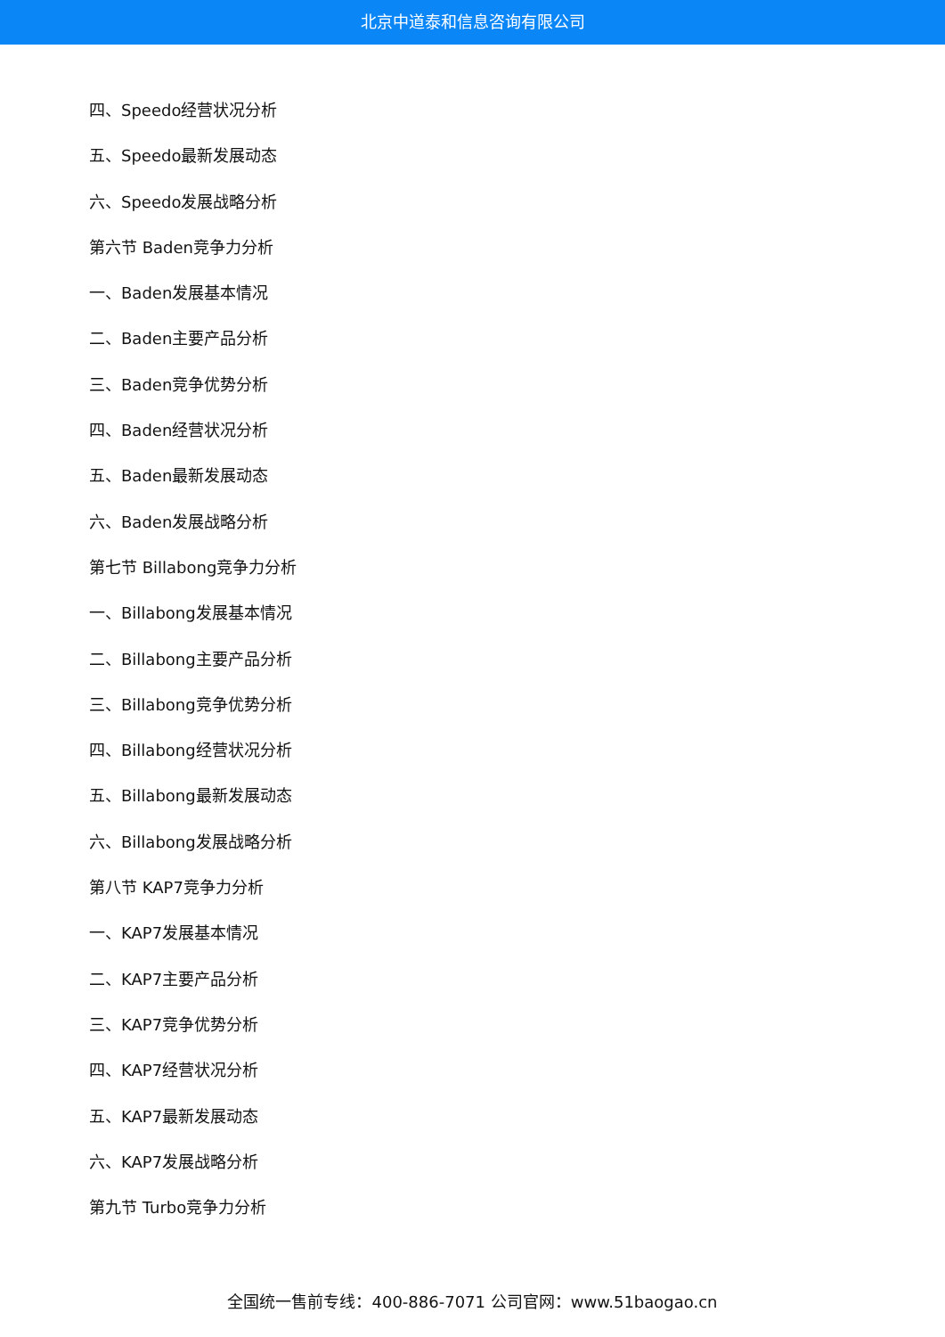北京中道泰和信息咨询有限公司
四、Speedo经营状况分析
五、Speedo最新发展动态
六、Speedo发展战略分析
第六节 Baden竞争力分析
一、Baden发展基本情况
二、Baden主要产品分析
三、Baden竞争优势分析
四、Baden经营状况分析
五、Baden最新发展动态
六、Baden发展战略分析
第七节 Billabong竞争力分析
一、Billabong发展基本情况
二、Billabong主要产品分析
三、Billabong竞争优势分析
四、Billabong经营状况分析
五、Billabong最新发展动态
六、Billabong发展战略分析
第八节 KAP7竞争力分析
一、KAP7发展基本情况
二、KAP7主要产品分析
三、KAP7竞争优势分析
四、KAP7经营状况分析
五、KAP7最新发展动态
六、KAP7发展战略分析
第九节 Turbo竞争力分析
全国统一售前专线：400-886-7071 公司官网：www.51baogao.cn